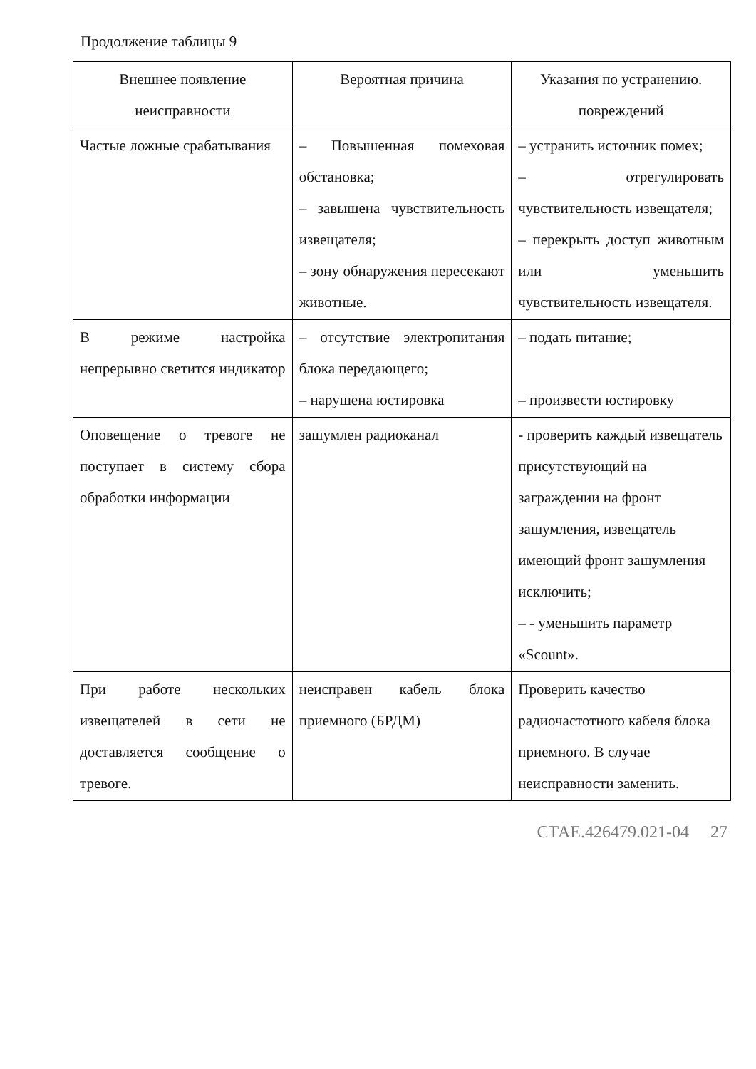Продолжение таблицы 9
| Внешнее появление неисправности | Вероятная причина | Указания по устранению. повреждений |
| --- | --- | --- |
| Частые ложные срабатывания | – Повышенная помеховая обстановка; – завышена чувствительность извещателя; – зону обнаружения пересекают животные. | – устранить источник помех; – отрегулировать чувствительность извещателя; – перекрыть доступ животным или уменьшить чувствительность извещателя. |
| В режиме настройка непрерывно светится индикатор | – отсутствие электропитания блока передающего; – нарушена юстировка | – подать питание; – произвести юстировку |
| Оповещение о тревоге не поступает в систему сбора обработки информации | зашумлен радиоканал | - проверить каждый извещатель присутствующий на заграждении на фронт зашумления, извещатель имеющий фронт зашумления исключить; – - уменьшить параметр «Scount». |
| При работе нескольких извещателей в сети не доставляется сообщение о тревоге. | неисправен кабель блока приемного (БРДМ) | Проверить качество радиочастотного кабеля блока приемного. В случае неисправности заменить. |
СТАЕ.426479.021-04 27